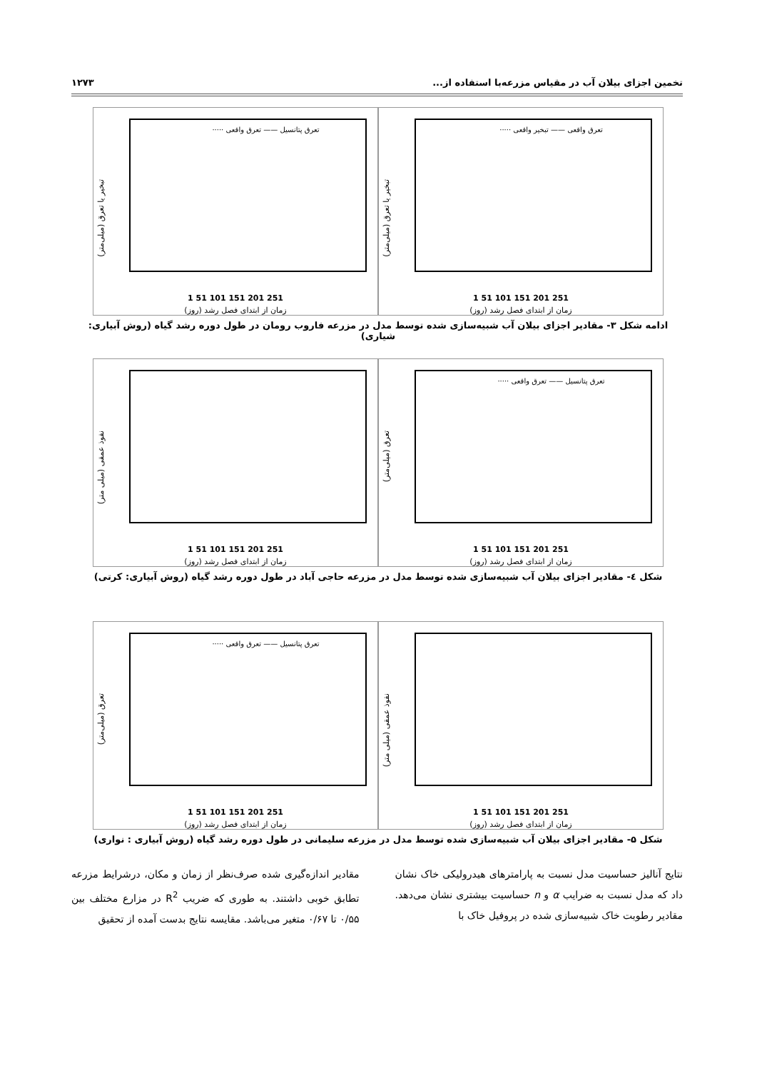تخمین اجزای بیلان آب در مقیاس مزرعه‌با استفاده از... ۱۲۷۳
تبخیر یا تعرق (میلی‌متر)
تعرق واقعی —— تبخیر واقعی ·····
1 51 101 151 201 251
زمان از ابتدای فصل رشد (روز)
تبخیر یا تعرق (میلی‌متر)
تعرق پتانسیل —— تعرق واقعی ·····
1 51 101 151 201 251
زمان از ابتدای فصل رشد (روز)
ادامه شکل ۳- مقادیر اجزای بیلان آب شبیه‌سازی شده توسط مدل در مزرعه فاروب رومان در طول دوره رشد گیاه (روش آبیاری: شیاری)
تعرق (میلی‌متر)
تعرق پتانسیل —— تعرق واقعی ·····
1 51 101 151 201 251
زمان از ابتدای فصل رشد (روز)
نفوذ عمقی (میلی متر)
1 51 101 151 201 251
زمان از ابتدای فصل رشد (روز)
شکل ٤- مقادیر اجزای بیلان آب شبیه‌سازی شده توسط مدل در مزرعه حاجی آباد در طول دوره رشد گیاه (روش آبیاری: کرتی)
نفوذ عمقی (میلی متر)
1 51 101 151 201 251
زمان از ابتدای فصل رشد (روز)
تعرق (میلی‌متر)
تعرق پتانسیل —— تعرق واقعی ·····
1 51 101 151 201 251
زمان از ابتدای فصل رشد (روز)
شکل ۵- مقادیر اجزای بیلان آب شبیه‌سازی شده توسط مدل در مزرعه سلیمانی در طول دوره رشد گیاه (روش آبیاری : نواری)
نتایج آنالیز حساسیت مدل نسبت به پارامترهای هیدرولیکی خاک نشان داد که مدل نسبت به ضرایب α و n حساسیت بیشتری نشان می‌دهد. مقادیر رطوبت خاک شبیه‌سازی شده در پروفیل خاک با
مقادیر اندازه‌گیری شده صرف‌نظر از زمان و مکان، درشرایط مزرعه تطابق خوبی داشتند. به طوری که ضریب R<sup>2</sup> در مزارع مختلف بین ۰/۵۵ تا ۰/۶۷ متغیر می‌باشد. مقایسه نتایج بدست آمده از تحقیق